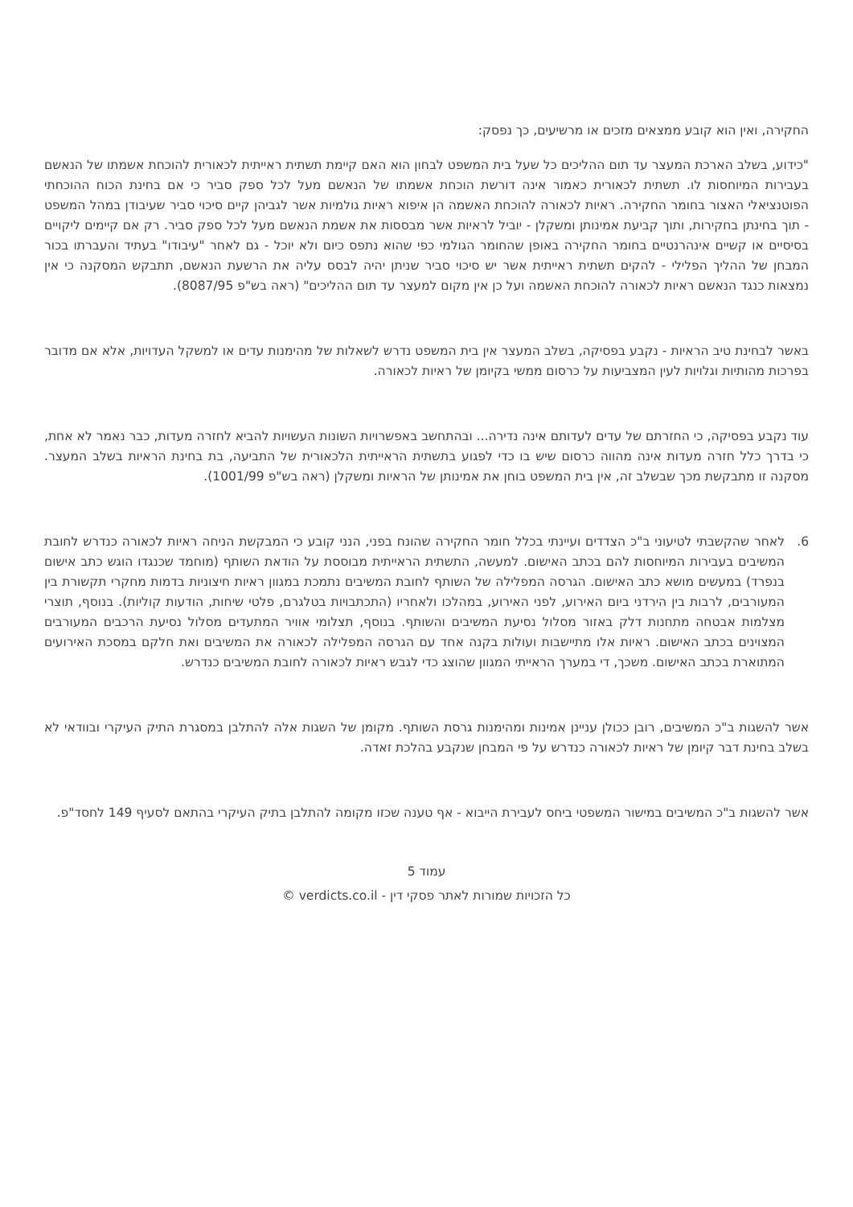החקירה, ואין הוא קובע ממצאים מזכים או מרשיעים, כך נפסק:
"כידוע, בשלב הארכת המעצר עד תום ההליכים כל שעל בית המשפט לבחון הוא האם קיימת תשתית ראייתית לכאורית להוכחת אשמתו של הנאשם בעבירות המיוחסות לו. תשתית לכאורית כאמור אינה דורשת הוכחת אשמתו של הנאשם מעל לכל ספק סביר כי אם בחינת הכוח ההוכחתי הפוטנציאלי האצור בחומר החקירה. ראיות לכאורה להוכחת האשמה הן איפוא ראיות גולמיות אשר לגביהן קיים סיכוי סביר שעיבודן במהל המשפט - תוך בחינתן בחקירות, ותוך קביעת אמינותן ומשקלן - יוביל לראיות אשר מבססות את אשמת הנאשם מעל לכל ספק סביר. רק אם קיימים ליקויים בסיסיים או קשיים אינהרנטיים בחומר החקירה באופן שהחומר הגולמי כפי שהוא נתפס כיום ולא יוכל - גם לאחר "עיבודו" בעתיד והעברתו בכור המבחן של ההליך הפלילי - להקים תשתית ראייתית אשר יש סיכוי סביר שניתן יהיה לבסס עליה את הרשעת הנאשם, תתבקש המסקנה כי אין נמצאות כנגד הנאשם ראיות לכאורה להוכחת האשמה ועל כן אין מקום למעצר עד תום ההליכים" (ראה בש"פ 8087/95).
באשר לבחינת טיב הראיות - נקבע בפסיקה, בשלב המעצר אין בית המשפט נדרש לשאלות של מהימנות עדים או למשקל העדויות, אלא אם מדובר בפרכות מהותיות וגלויות לעין המצביעות על כרסום ממשי בקיומן של ראיות לכאורה.
עוד נקבע בפסיקה, כי החזרתם של עדים לעדותם אינה נדירה... ובהתחשב באפשרויות השונות העשויות להביא לחזרה מעדות, כבר נאמר לא אחת, כי בדרך כלל חזרה מעדות אינה מהווה כרסום שיש בו כדי לפגוע בתשתית הראייתית הלכאורית של התביעה, בת בחינת הראיות בשלב המעצר. מסקנה זו מתבקשת מכך שבשלב זה, אין בית המשפט בוחן את אמינותן של הראיות ומשקלן (ראה בש"פ 1001/99).
6. לאחר שהקשבתי לטיעוני ב"כ הצדדים ועיינתי בכלל חומר החקירה שהונח בפני, הנני קובע כי המבקשת הניחה ראיות לכאורה כנדרש לחובת המשיבים בעבירות המיוחסות להם בכתב האישום. למעשה, התשתית הראייתית מבוססת על הודאת השותף (מוחמד שכנגדו הוגש כתב אישום בנפרד) במעשים מושא כתב האישום. הגרסה המפלילה של השותף לחובת המשיבים נתמכת במגוון ראיות חיצוניות בדמות מחקרי תקשורת בין המעורבים, לרבות בין הירדני ביום האירוע, לפני האירוע, במהלכו ולאחריו (התכתבויות בטלגרם, פלטי שיחות, הודעות קוליות). בנוסף, תוצרי מצלמות אבטחה מתחנות דלק באזור מסלול נסיעת המשיבים והשותף. בנוסף, תצלומי אוויר המתעדים מסלול נסיעת הרכבים המעורבים המצוינים בכתב האישום. ראיות אלו מתיישבות ועולות בקנה אחד עם הגרסה המפלילה לכאורה את המשיבים ואת חלקם במסכת האירועים המתוארת בכתב האישום. משכך, די במערך הראייתי המגוון שהוצג כדי לגבש ראיות לכאורה לחובת המשיבים כנדרש.
אשר להשגות ב"כ המשיבים, רובן ככולן עניינן אמינות ומהימנות גרסת השותף. מקומן של השגות אלה להתלבן במסגרת התיק העיקרי ובוודאי לא בשלב בחינת דבר קיומן של ראיות לכאורה כנדרש על פי המבחן שנקבע בהלכת זאדה.
אשר להשגות ב"כ המשיבים במישור המשפטי ביחס לעבירת הייבוא - אף טענה שכזו מקומה להתלבן בתיק העיקרי בהתאם לסעיף 149 לחסד"פ.
עמוד 5
כל הזכויות שמורות לאתר פסקי דין - verdicts.co.il ©